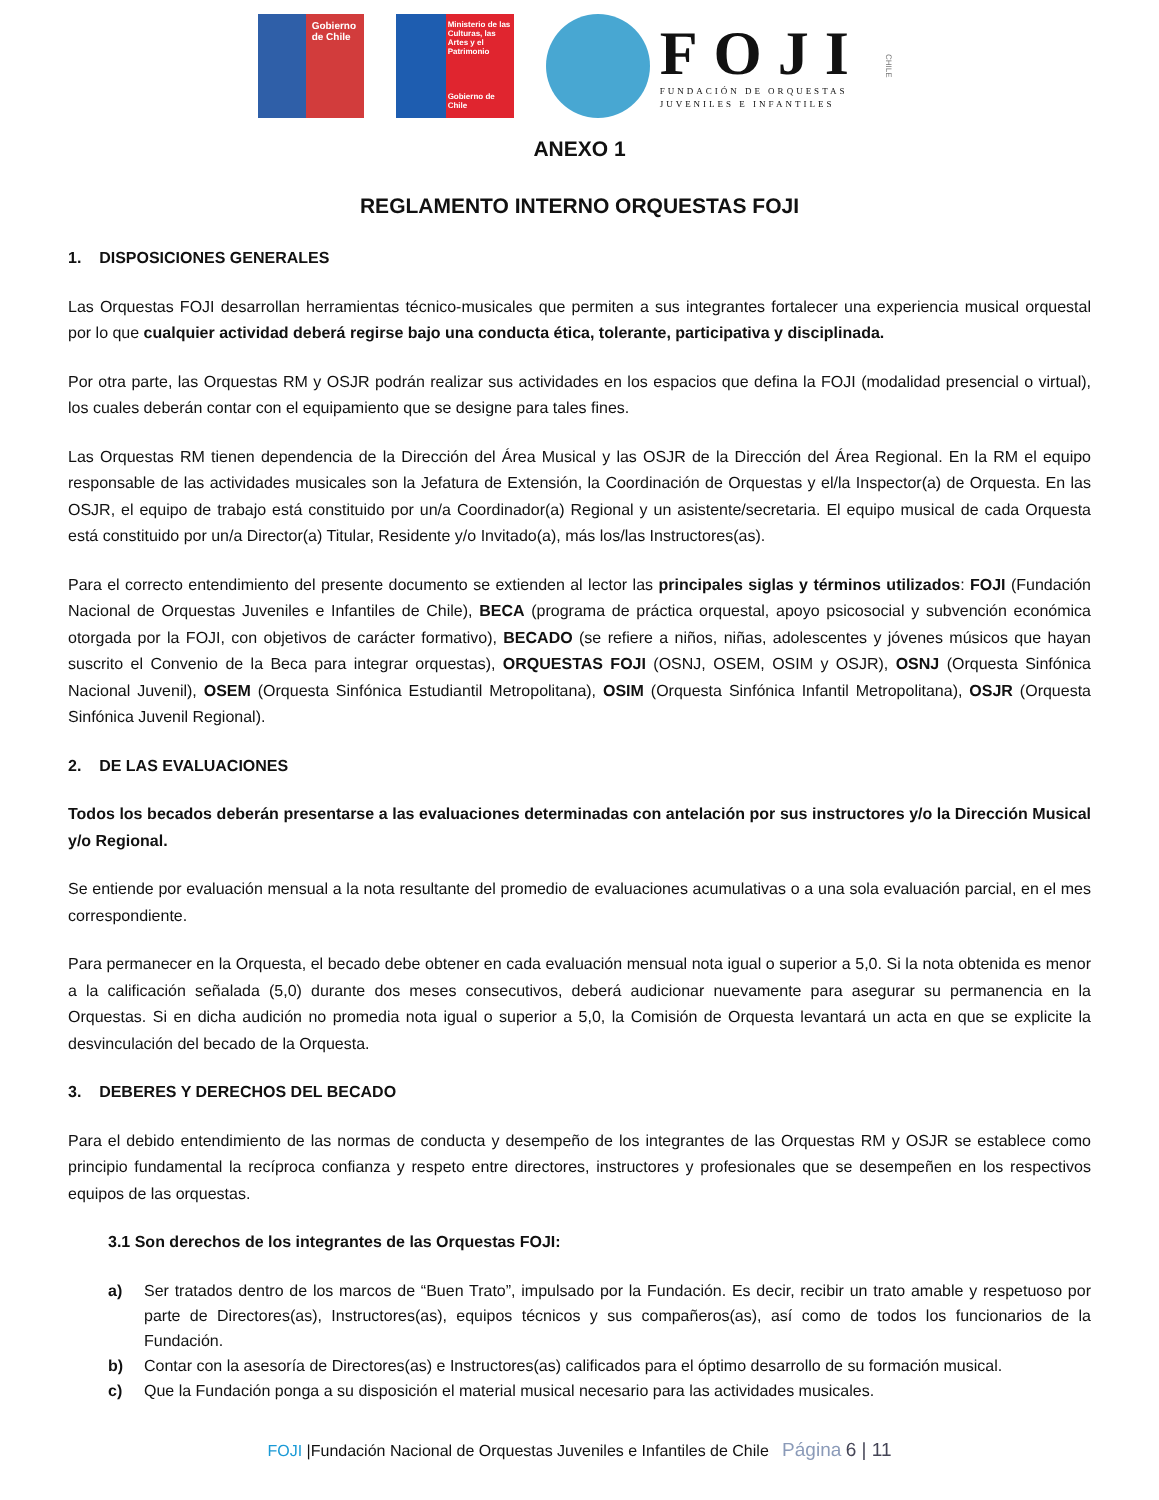Gobierno
de Chile
Ministerio de las Culturas, las Artes y el Patrimonio
Gobierno de Chile
FOJI
FUNDACIÓN DE ORQUESTAS
JUVENILES E INFANTILES
CHILE
ANEXO 1
REGLAMENTO INTERNO ORQUESTAS FOJI
1. DISPOSICIONES GENERALES
Las Orquestas FOJI desarrollan herramientas técnico-musicales que permiten a sus integrantes fortalecer una experiencia musical orquestal por lo que cualquier actividad deberá regirse bajo una conducta ética, tolerante, participativa y disciplinada.
Por otra parte, las Orquestas RM y OSJR podrán realizar sus actividades en los espacios que defina la FOJI (modalidad presencial o virtual), los cuales deberán contar con el equipamiento que se designe para tales fines.
Las Orquestas RM tienen dependencia de la Dirección del Área Musical y las OSJR de la Dirección del Área Regional. En la RM el equipo responsable de las actividades musicales son la Jefatura de Extensión, la Coordinación de Orquestas y el/la Inspector(a) de Orquesta. En las OSJR, el equipo de trabajo está constituido por un/a Coordinador(a) Regional y un asistente/secretaria. El equipo musical de cada Orquesta está constituido por un/a Director(a) Titular, Residente y/o Invitado(a), más los/las Instructores(as).
Para el correcto entendimiento del presente documento se extienden al lector las principales siglas y términos utilizados: FOJI (Fundación Nacional de Orquestas Juveniles e Infantiles de Chile), BECA (programa de práctica orquestal, apoyo psicosocial y subvención económica otorgada por la FOJI, con objetivos de carácter formativo), BECADO (se refiere a niños, niñas, adolescentes y jóvenes músicos que hayan suscrito el Convenio de la Beca para integrar orquestas), ORQUESTAS FOJI (OSNJ, OSEM, OSIM y OSJR), OSNJ (Orquesta Sinfónica Nacional Juvenil), OSEM (Orquesta Sinfónica Estudiantil Metropolitana), OSIM (Orquesta Sinfónica Infantil Metropolitana), OSJR (Orquesta Sinfónica Juvenil Regional).
2. DE LAS EVALUACIONES
Todos los becados deberán presentarse a las evaluaciones determinadas con antelación por sus instructores y/o la Dirección Musical y/o Regional.
Se entiende por evaluación mensual a la nota resultante del promedio de evaluaciones acumulativas o a una sola evaluación parcial, en el mes correspondiente.
Para permanecer en la Orquesta, el becado debe obtener en cada evaluación mensual nota igual o superior a 5,0. Si la nota obtenida es menor a la calificación señalada (5,0) durante dos meses consecutivos, deberá audicionar nuevamente para asegurar su permanencia en la Orquestas. Si en dicha audición no promedia nota igual o superior a 5,0, la Comisión de Orquesta levantará un acta en que se explicite la desvinculación del becado de la Orquesta.
3. DEBERES Y DERECHOS DEL BECADO
Para el debido entendimiento de las normas de conducta y desempeño de los integrantes de las Orquestas RM y OSJR se establece como principio fundamental la recíproca confianza y respeto entre directores, instructores y profesionales que se desempeñen en los respectivos equipos de las orquestas.
3.1 Son derechos de los integrantes de las Orquestas FOJI:
a) Ser tratados dentro de los marcos de “Buen Trato”, impulsado por la Fundación. Es decir, recibir un trato amable y respetuoso por parte de Directores(as), Instructores(as), equipos técnicos y sus compañeros(as), así como de todos los funcionarios de la Fundación.
b) Contar con la asesoría de Directores(as) e Instructores(as) calificados para el óptimo desarrollo de su formación musical.
c) Que la Fundación ponga a su disposición el material musical necesario para las actividades musicales.
FOJI |Fundación Nacional de Orquestas Juveniles e Infantiles de Chile Página 6 | 11